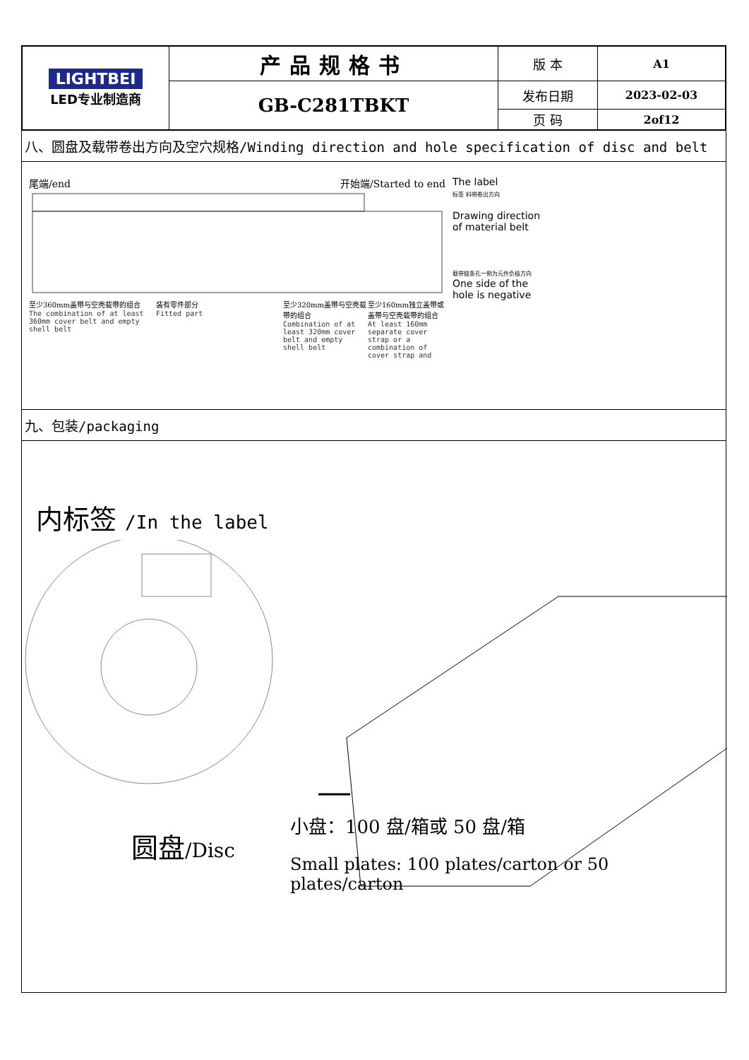| LIGHTBEI LED专业制造商 | 产品规格书 | 版 本 | A1 |
| | GB-C281TBKT | 发布日期 | 2023-02-03 |
| | | 页 码 | 2of12 |
八、圆盘及载带卷出方向及空穴规格/Winding direction and hole specification of disc and belt
尾端/end 开始端/Started to end
至少360mm盖带与空壳载带的组合
The combination of at least 360mm cover belt and empty shell belt
装有零件部分
Fitted part
至少320mm盖带与空壳载带的组合
Combination of at least 320mm cover belt and empty shell belt
至少160mm独立盖带或盖带与空壳载带的组合
At least 160mm separate cover strap or a combination of cover strap and
The label
标签 料带卷出方向
Drawing direction
of material belt
载带链条孔一侧为元件负极方向
One side of the
hole is negative
九、包装/packaging
内标签 /In the label
圆盘/Disc
小盘：100 盘/箱或 50 盘/箱
Small plates: 100 plates/carton or 50 plates/carton